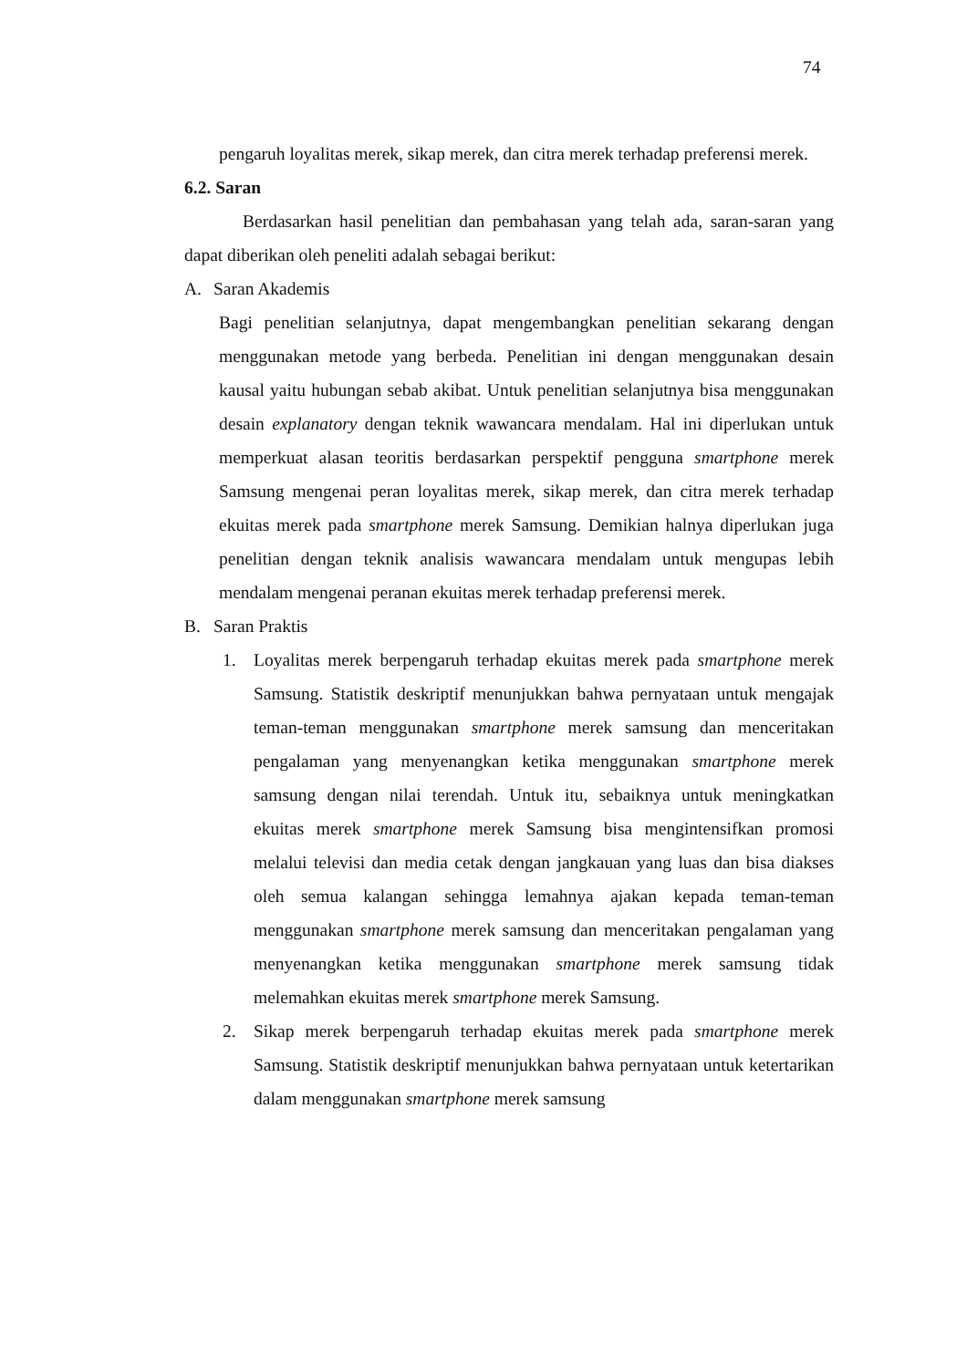74
pengaruh loyalitas merek, sikap merek, dan citra merek terhadap preferensi merek.
6.2. Saran
Berdasarkan hasil penelitian dan pembahasan yang telah ada, saran-saran yang dapat diberikan oleh peneliti adalah sebagai berikut:
A. Saran Akademis
Bagi penelitian selanjutnya, dapat mengembangkan penelitian sekarang dengan menggunakan metode yang berbeda. Penelitian ini dengan menggunakan desain kausal yaitu hubungan sebab akibat. Untuk penelitian selanjutnya bisa menggunakan desain explanatory dengan teknik wawancara mendalam. Hal ini diperlukan untuk memperkuat alasan teoritis berdasarkan perspektif pengguna smartphone merek Samsung mengenai peran loyalitas merek, sikap merek, dan citra merek terhadap ekuitas merek pada smartphone merek Samsung. Demikian halnya diperlukan juga penelitian dengan teknik analisis wawancara mendalam untuk mengupas lebih mendalam mengenai peranan ekuitas merek terhadap preferensi merek.
B. Saran Praktis
1. Loyalitas merek berpengaruh terhadap ekuitas merek pada smartphone merek Samsung. Statistik deskriptif menunjukkan bahwa pernyataan untuk mengajak teman-teman menggunakan smartphone merek samsung dan menceritakan pengalaman yang menyenangkan ketika menggunakan smartphone merek samsung dengan nilai terendah. Untuk itu, sebaiknya untuk meningkatkan ekuitas merek smartphone merek Samsung bisa mengintensifkan promosi melalui televisi dan media cetak dengan jangkauan yang luas dan bisa diakses oleh semua kalangan sehingga lemahnya ajakan kepada teman-teman menggunakan smartphone merek samsung dan menceritakan pengalaman yang menyenangkan ketika menggunakan smartphone merek samsung tidak melemahkan ekuitas merek smartphone merek Samsung.
2. Sikap merek berpengaruh terhadap ekuitas merek pada smartphone merek Samsung. Statistik deskriptif menunjukkan bahwa pernyataan untuk ketertarikan dalam menggunakan smartphone merek samsung